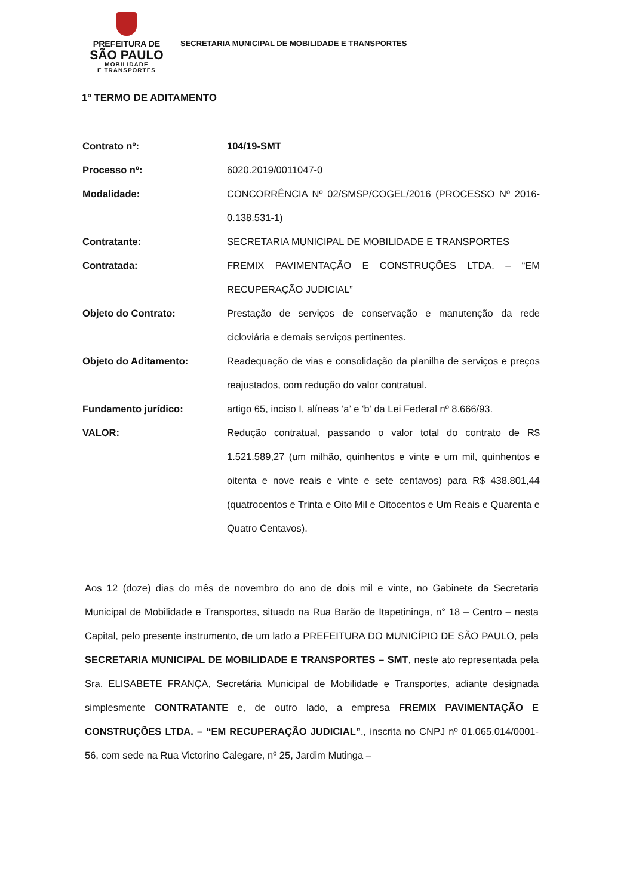PREFEITURA DE
SÃO PAULO
MOBILIDADE
E TRANSPORTES
SECRETARIA MUNICIPAL DE MOBILIDADE E TRANSPORTES
1º TERMO DE ADITAMENTO
| Contrato nº: | 104/19-SMT |
| Processo nº: | 6020.2019/0011047-0 |
| Modalidade: | CONCORRÊNCIA Nº 02/SMSP/COGEL/2016 (PROCESSO Nº 2016-0.138.531-1) |
| Contratante: | SECRETARIA MUNICIPAL DE MOBILIDADE E TRANSPORTES |
| Contratada: | FREMIX PAVIMENTAÇÃO E CONSTRUÇÕES LTDA. – “EM RECUPERAÇÃO JUDICIAL” |
| Objeto do Contrato: | Prestação de serviços de conservação e manutenção da rede cicloviária e demais serviços pertinentes. |
| Objeto do Aditamento: | Readequação de vias e consolidação da planilha de serviços e preços reajustados, com redução do valor contratual. |
| Fundamento jurídico: | artigo 65, inciso I, alíneas ‘a’ e ‘b’ da Lei Federal nº 8.666/93. |
| VALOR: | Redução contratual, passando o valor total do contrato de R$ 1.521.589,27 (um milhão, quinhentos e vinte e um mil, quinhentos e oitenta e nove reais e vinte e sete centavos) para R$ 438.801,44 (quatrocentos e Trinta e Oito Mil e Oitocentos e Um Reais e Quarenta e Quatro Centavos). |
Aos 12 (doze) dias do mês de novembro do ano de dois mil e vinte, no Gabinete da Secretaria Municipal de Mobilidade e Transportes, situado na Rua Barão de Itapetininga, n° 18 – Centro – nesta Capital, pelo presente instrumento, de um lado a PREFEITURA DO MUNICÍPIO DE SÃO PAULO, pela SECRETARIA MUNICIPAL DE MOBILIDADE E TRANSPORTES – SMT, neste ato representada pela Sra. ELISABETE FRANÇA, Secretária Municipal de Mobilidade e Transportes, adiante designada simplesmente CONTRATANTE e, de outro lado, a empresa FREMIX PAVIMENTAÇÃO E CONSTRUÇÕES LTDA. – “EM RECUPERAÇÃO JUDICIAL”., inscrita no CNPJ nº 01.065.014/0001-56, com sede na Rua Victorino Calegare, nº 25, Jardim Mutinga –